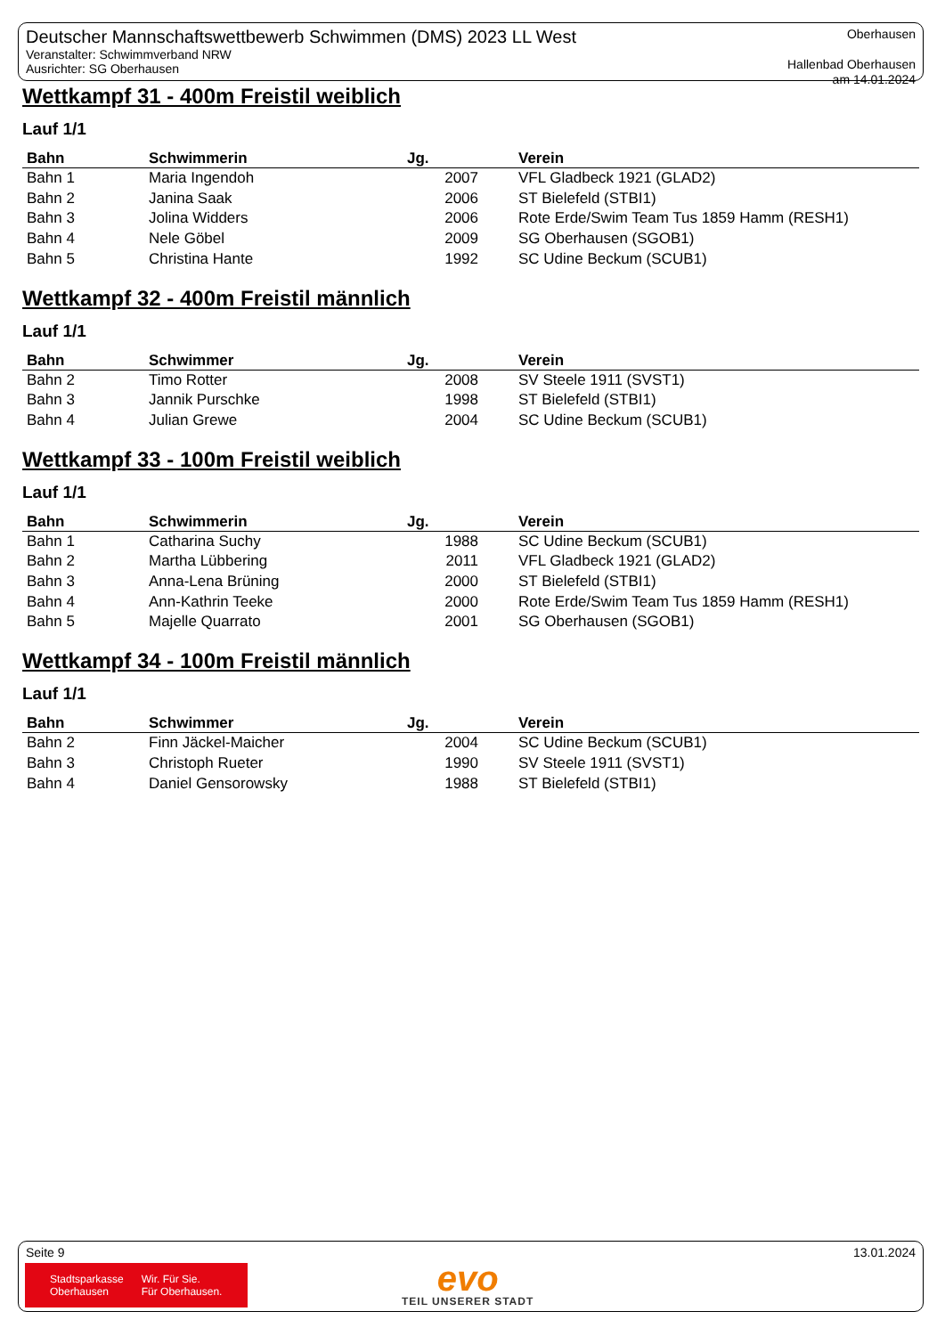Deutscher Mannschaftswettbewerb Schwimmen (DMS) 2023 LL West
Veranstalter: Schwimmverband NRW
Ausrichter: SG Oberhausen
Oberhausen
Hallenbad Oberhausen
am 14.01.2024
Wettkampf 31 - 400m Freistil weiblich
Lauf 1/1
| Bahn | Schwimmerin | Jg. | Verein |
| --- | --- | --- | --- |
| Bahn 1 | Maria Ingendoh | 2007 | VFL Gladbeck 1921 (GLAD2) |
| Bahn 2 | Janina Saak | 2006 | ST Bielefeld (STBI1) |
| Bahn 3 | Jolina Widders | 2006 | Rote Erde/Swim Team Tus 1859 Hamm (RESH1) |
| Bahn 4 | Nele Göbel | 2009 | SG Oberhausen (SGOB1) |
| Bahn 5 | Christina Hante | 1992 | SC Udine Beckum (SCUB1) |
Wettkampf 32 - 400m Freistil männlich
Lauf 1/1
| Bahn | Schwimmer | Jg. | Verein |
| --- | --- | --- | --- |
| Bahn 2 | Timo Rotter | 2008 | SV Steele 1911 (SVST1) |
| Bahn 3 | Jannik Purschke | 1998 | ST Bielefeld (STBI1) |
| Bahn 4 | Julian Grewe | 2004 | SC Udine Beckum (SCUB1) |
Wettkampf 33 - 100m Freistil weiblich
Lauf 1/1
| Bahn | Schwimmerin | Jg. | Verein |
| --- | --- | --- | --- |
| Bahn 1 | Catharina Suchy | 1988 | SC Udine Beckum (SCUB1) |
| Bahn 2 | Martha Lübbering | 2011 | VFL Gladbeck 1921 (GLAD2) |
| Bahn 3 | Anna-Lena Brüning | 2000 | ST Bielefeld (STBI1) |
| Bahn 4 | Ann-Kathrin Teeke | 2000 | Rote Erde/Swim Team Tus 1859 Hamm (RESH1) |
| Bahn 5 | Majelle Quarrato | 2001 | SG Oberhausen (SGOB1) |
Wettkampf 34 - 100m Freistil männlich
Lauf 1/1
| Bahn | Schwimmer | Jg. | Verein |
| --- | --- | --- | --- |
| Bahn 2 | Finn Jäckel-Maicher | 2004 | SC Udine Beckum (SCUB1) |
| Bahn 3 | Christoph Rueter | 1990 | SV Steele 1911 (SVST1) |
| Bahn 4 | Daniel Gensorowsky | 1988 | ST Bielefeld (STBI1) |
Seite 9 13.01.2024
Stadtsparkasse
Oberhausen
Wir. Für Sie.
Für Oberhausen.
evo
TEIL UNSERER STADT